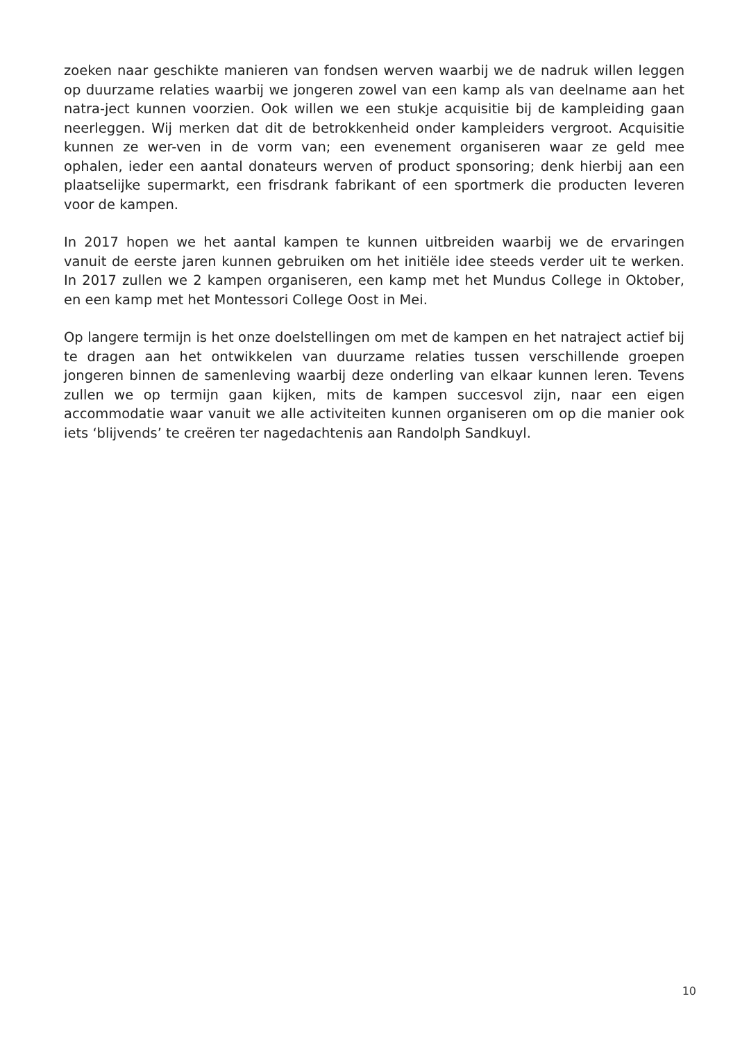zoeken naar geschikte manieren van fondsen werven waarbij we de nadruk willen leggen op duurzame relaties waarbij we jongeren zowel van een kamp als van deelname aan het natra-ject kunnen voorzien. Ook willen we een stukje acquisitie bij de kampleiding gaan neerleggen. Wij merken dat dit de betrokkenheid onder kampleiders vergroot. Acquisitie kunnen ze wer-ven in de vorm van; een evenement organiseren waar ze geld mee ophalen, ieder een aantal donateurs werven of product sponsoring; denk hierbij aan een plaatselijke supermarkt, een frisdrank fabrikant of een sportmerk die producten leveren voor de kampen.
In 2017 hopen we het aantal kampen te kunnen uitbreiden waarbij we de ervaringen vanuit de eerste jaren kunnen gebruiken om het initiële idee steeds verder uit te werken. In 2017 zullen we 2 kampen organiseren, een kamp met het Mundus College in Oktober, en een kamp met het Montessori College Oost in Mei.
Op langere termijn is het onze doelstellingen om met de kampen en het natraject actief bij te dragen aan het ontwikkelen van duurzame relaties tussen verschillende groepen jongeren binnen de samenleving waarbij deze onderling van elkaar kunnen leren. Tevens zullen we op termijn gaan kijken, mits de kampen succesvol zijn, naar een eigen accommodatie waar vanuit we alle activiteiten kunnen organiseren om op die manier ook iets ‘blijvends’ te creëren ter nagedachtenis aan Randolph Sandkuyl.
10